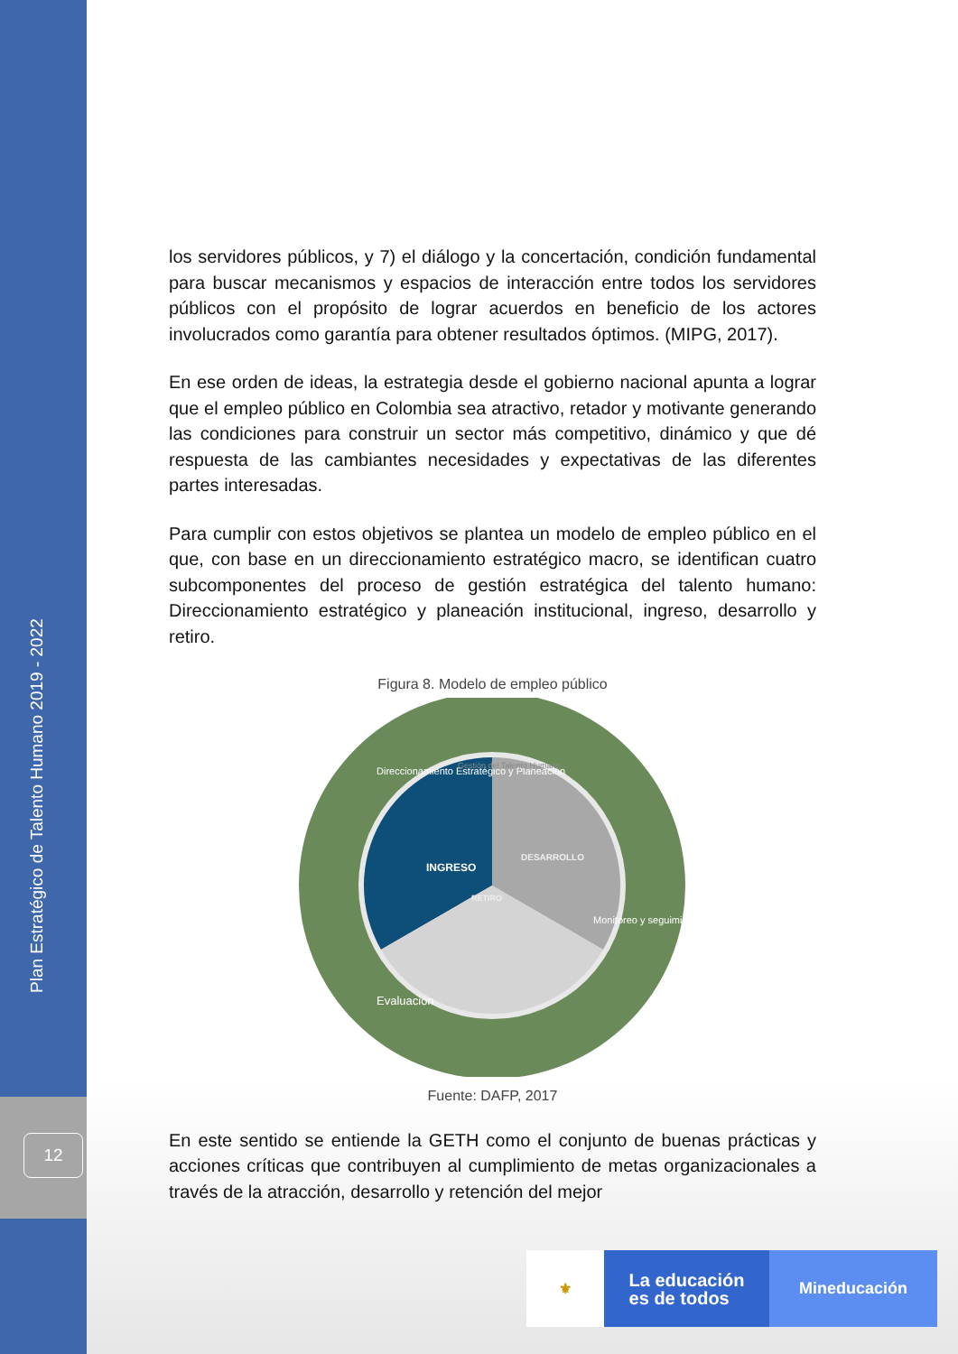Plan Estratégico de Talento Humano 2019 - 2022
12
los servidores públicos, y 7) el diálogo y la concertación, condición fundamental para buscar mecanismos y espacios de interacción entre todos los servidores públicos con el propósito de lograr acuerdos en beneficio de los actores involucrados como garantía para obtener resultados óptimos. (MIPG, 2017).
En ese orden de ideas, la estrategia desde el gobierno nacional apunta a lograr que el empleo público en Colombia sea atractivo, retador y motivante generando las condiciones para construir un sector más competitivo, dinámico y que dé respuesta de las cambiantes necesidades y expectativas de las diferentes partes interesadas.
Para cumplir con estos objetivos se plantea un modelo de empleo público en el que, con base en un direccionamiento estratégico macro, se identifican cuatro subcomponentes del proceso de gestión estratégica del talento humano: Direccionamiento estratégico y planeación institucional, ingreso, desarrollo y retiro.
Figura 8. Modelo de empleo público
INGRESO
DESARROLLO
RETIRO
Direccionamiento Estratégico y Planeación
Monitoreo y seguimiento
Evaluación
Gestión del Talento Humano
Fuente: DAFP, 2017
En este sentido se entiende la GETH como el conjunto de buenas prácticas y acciones críticas que contribuyen al cumplimiento de metas organizacionales a través de la atracción, desarrollo y retención del mejor
⚜
La educación
es de todos
Mineducación